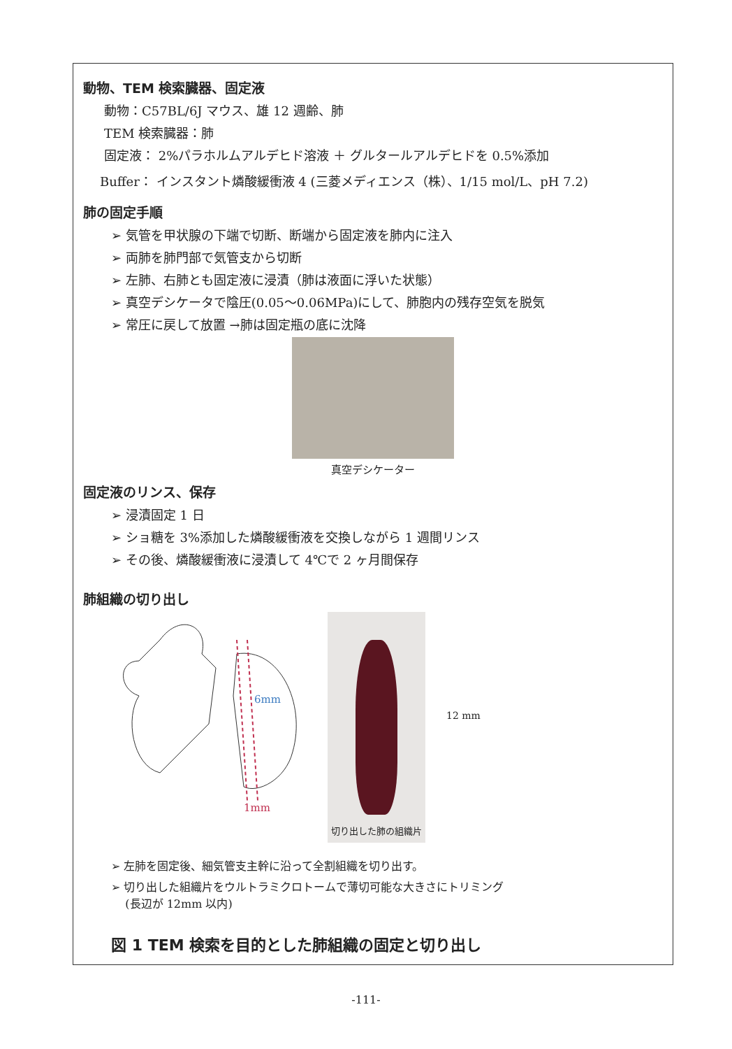動物、TEM 検索臓器、固定液
動物：C57BL/6J マウス、雄 12 週齢、肺
TEM 検索臓器：肺
固定液： 2%パラホルムアルデヒド溶液 ＋ グルタールアルデヒドを 0.5%添加
Buffer： インスタント燐酸緩衝液 4 (三菱メディエンス（株）、1/15 mol/L、pH 7.2)
肺の固定手順
➢ 気管を甲状腺の下端で切断、断端から固定液を肺内に注入
➢ 両肺を肺門部で気管支から切断
➢ 左肺、右肺とも固定液に浸漬（肺は液面に浮いた状態）
➢ 真空デシケータで陰圧(0.05～0.06MPa)にして、肺胞内の残存空気を脱気
➢ 常圧に戻して放置 →肺は固定瓶の底に沈降
真空デシケーター
固定液のリンス、保存
➢ 浸漬固定 1 日
➢ ショ糖を 3%添加した燐酸緩衝液を交換しながら 1 週間リンス
➢ その後、燐酸緩衝液に浸漬して 4℃で 2 ヶ月間保存
肺組織の切り出し
6mm
1mm
切り出した肺の組織片
12 mm
➢ 左肺を固定後、細気管支主幹に沿って全割組織を切り出す。
➢ 切り出した組織片をウルトラミクロトームで薄切可能な大きさにトリミング
(長辺が 12mm 以内)
図 1 TEM 検索を目的とした肺組織の固定と切り出し
-111-